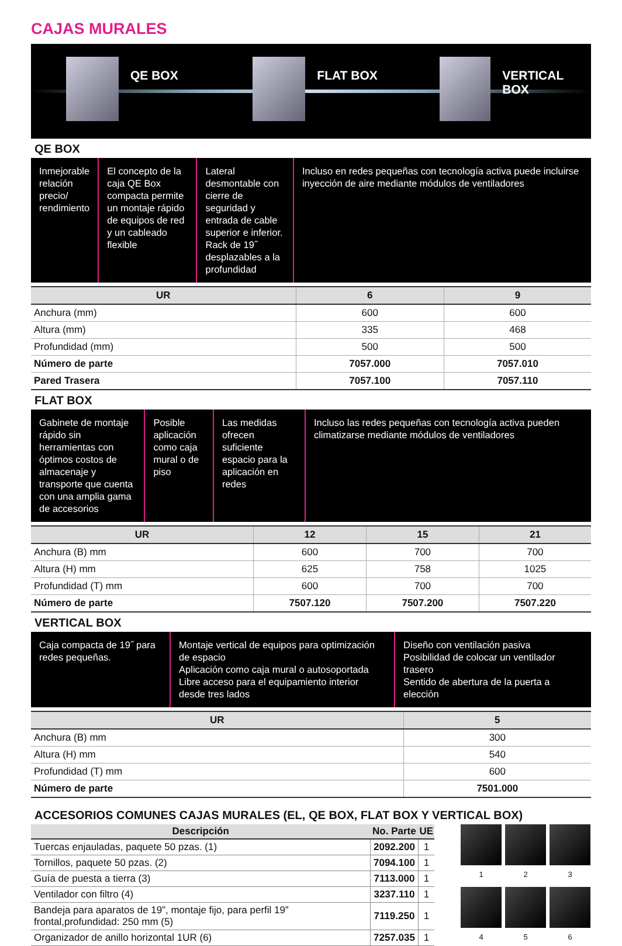CAJAS MURALES
QE BOX FLAT BOX VERTICAL BOX
QE BOX
Inmejorable relación precio/ rendimiento
El concepto de la caja QE Box compacta permite un montaje rápido de equipos de red y un cableado flexible
Lateral desmontable con cierre de seguridad y entrada de cable superior e inferior. Rack de 19˝ desplazables a la profundidad
Incluso en redes pequeñas con tecnología activa puede incluirse inyección de aire mediante módulos de ventiladores
| UR | 6 | 9 |
| --- | --- | --- |
| Anchura (mm) | 600 | 600 |
| Altura (mm) | 335 | 468 |
| Profundidad (mm) | 500 | 500 |
| Número de parte | 7057.000 | 7057.010 |
| Pared Trasera | 7057.100 | 7057.110 |
FLAT BOX
Gabinete de montaje rápido sin herramientas con óptimos costos de almacenaje y transporte que cuenta con una amplia gama de accesorios
Posible aplicación como caja mural o de piso
Las medidas ofrecen suficiente espacio para la aplicación en redes
Incluso las redes pequeñas con tecnología activa pueden climatizarse mediante módulos de ventiladores
| UR | 12 | 15 | 21 |
| --- | --- | --- | --- |
| Anchura (B) mm | 600 | 700 | 700 |
| Altura (H) mm | 625 | 758 | 1025 |
| Profundidad (T) mm | 600 | 700 | 700 |
| Número de parte | 7507.120 | 7507.200 | 7507.220 |
VERTICAL BOX
Caja compacta de 19˝ para redes pequeñas.
Montaje vertical de equipos para optimización de espacio
Aplicación como caja mural o autosoportada
Libre acceso para el equipamiento interior desde tres lados
Diseño con ventilación pasiva
Posibilidad de colocar un ventilador trasero
Sentido de abertura de la puerta a elección
| UR | 5 |
| --- | --- |
| Anchura (B) mm | 300 |
| Altura (H) mm | 540 |
| Profundidad (T) mm | 600 |
| Número de parte | 7501.000 |
ACCESORIOS COMUNES CAJAS MURALES (EL, QE BOX, FLAT BOX Y VERTICAL BOX)
| Descripción | No. Parte | UE |
| --- | --- | --- |
| Tuercas enjauladas, paquete 50 pzas. (1) | 2092.200 | 1 |
| Tornillos, paquete 50 pzas. (2) | 7094.100 | 1 |
| Guía de puesta a tierra (3) | 7113.000 | 1 |
| Ventilador con filtro (4) | 3237.110 | 1 |
| Bandeja para aparatos de 19”, montaje fijo, para perfil 19” frontal,profundidad: 250 mm (5) | 7119.250 | 1 |
| Organizador de anillo horizontal 1UR (6) | 7257.035 | 1 |
1
2
3
4
5
6